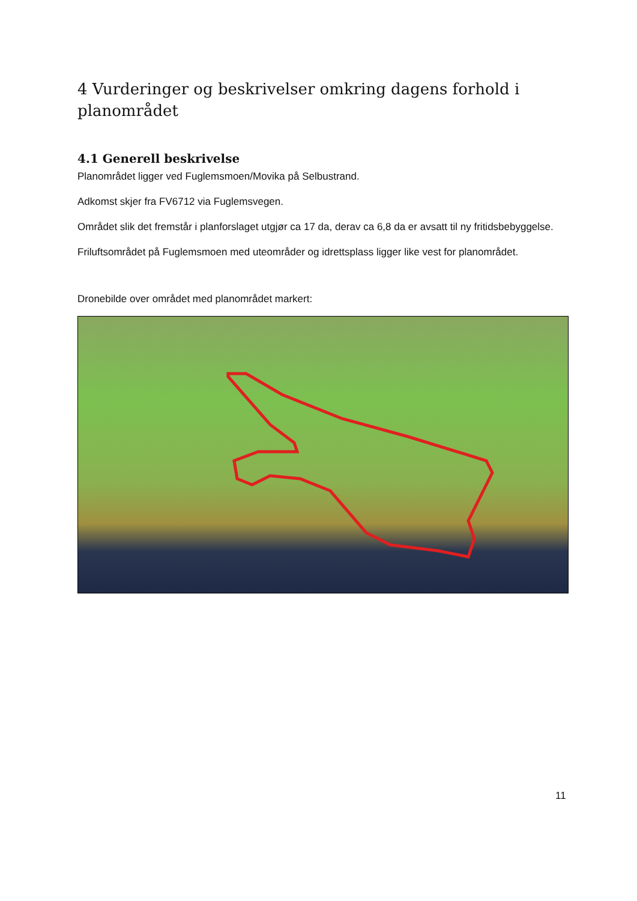4 Vurderinger og beskrivelser omkring dagens forhold i planområdet
4.1 Generell beskrivelse
Planområdet ligger ved Fuglemsmoen/Movika på Selbustrand.
Adkomst skjer fra FV6712 via Fuglemsvegen.
Området slik det fremstår i planforslaget utgjør ca 17 da, derav ca 6,8 da er avsatt til ny fritidsbebyggelse.
Friluftsområdet på Fuglemsmoen med uteområder og idrettsplass ligger like vest for planområdet.
Dronebilde over området med planområdet markert:
11